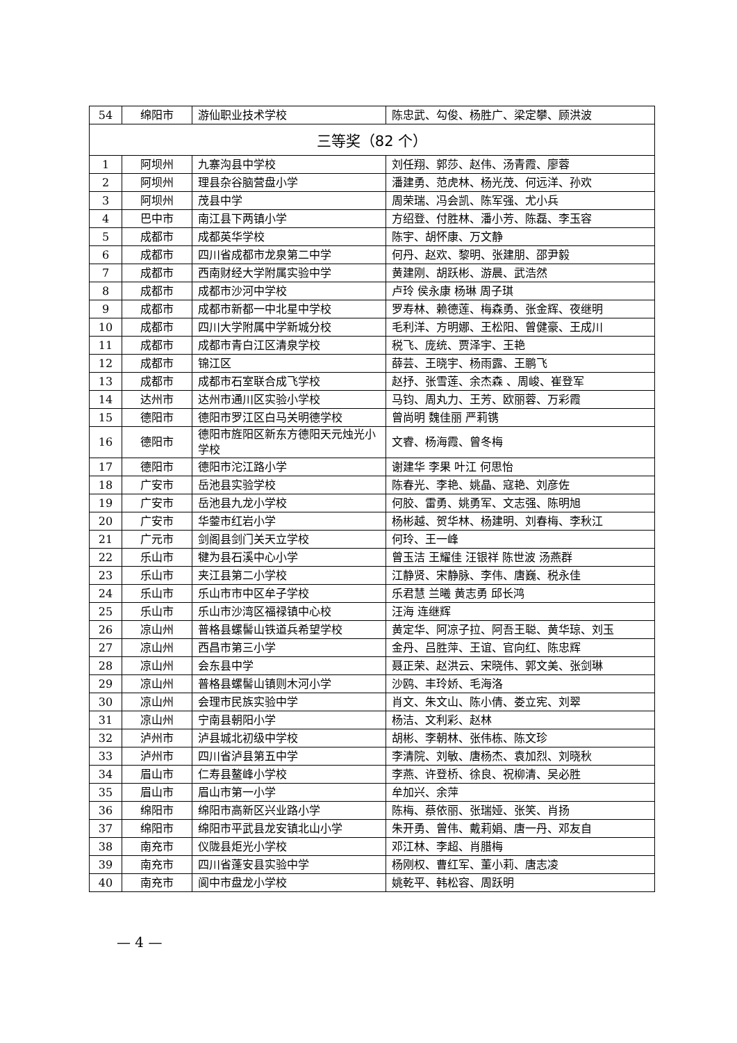| 54 | 绵阳市 | 游仙职业技术学校 | 陈忠武、勾俊、杨胜广、梁定攀、顾洪波 |
| 三等奖（82 个） | | | |
| 1 | 阿坝州 | 九寨沟县中学校 | 刘任翔、郭莎、赵伟、汤青霞、廖蓉 |
| 2 | 阿坝州 | 理县杂谷脑营盘小学 | 潘建勇、范虎林、杨光茂、何远洋、孙欢 |
| 3 | 阿坝州 | 茂县中学 | 周荣瑞、冯会凯、陈军强、尤小兵 |
| 4 | 巴中市 | 南江县下两镇小学 | 方绍登、付胜林、潘小芳、陈磊、李玉容 |
| 5 | 成都市 | 成都英华学校 | 陈宇、胡怀康、万文静 |
| 6 | 成都市 | 四川省成都市龙泉第二中学 | 何丹、赵欢、黎明、张建朋、邵尹毅 |
| 7 | 成都市 | 西南财经大学附属实验中学 | 黄建刚、胡跃彬、游晨、武浩然 |
| 8 | 成都市 | 成都市沙河中学校 | 卢玲 侯永康 杨琳 周子琪 |
| 9 | 成都市 | 成都市新都一中北星中学校 | 罗寿林、赖德莲、梅森勇、张金辉、夜继明 |
| 10 | 成都市 | 四川大学附属中学新城分校 | 毛利洋、方明娜、王松阳、曾健豪、王成川 |
| 11 | 成都市 | 成都市青白江区清泉学校 | 税飞、庞统、贾泽宇、王艳 |
| 12 | 成都市 | 锦江区 | 薛芸、王晓宇、杨雨露、王鹏飞 |
| 13 | 成都市 | 成都市石室联合成飞学校 | 赵抒、张雪莲、余杰森 、周峻、崔登军 |
| 14 | 达州市 | 达州市通川区实验小学校 | 马钧、周丸力、王芳、欧丽蓉、万彩霞 |
| 15 | 德阳市 | 德阳市罗江区白马关明德学校 | 曾尚明 魏佳丽 严莉镌 |
| 16 | 德阳市 | 德阳市旌阳区新东方德阳天元烛光小学校 | 文睿、杨海霞、曾冬梅 |
| 17 | 德阳市 | 德阳市沱江路小学 | 谢建华 李果 叶江 何思怡 |
| 18 | 广安市 | 岳池县实验学校 | 陈春光、李艳、姚晶、寇艳、刘彦佐 |
| 19 | 广安市 | 岳池县九龙小学校 | 何胶、雷勇、姚勇军、文志强、陈明旭 |
| 20 | 广安市 | 华蓥市红岩小学 | 杨彬越、贺华林、杨建明、刘春梅、李秋江 |
| 21 | 广元市 | 剑阁县剑门关天立学校 | 何玲、王一峰 |
| 22 | 乐山市 | 犍为县石溪中心小学 | 曾玉洁 王耀佳 汪银祥 陈世波 汤燕群 |
| 23 | 乐山市 | 夹江县第二小学校 | 江静贤、宋静脉、李伟、唐巍、税永佳 |
| 24 | 乐山市 | 乐山市市中区牟子学校 | 乐君慧 兰曦 黄志勇 邱长鸿 |
| 25 | 乐山市 | 乐山市沙湾区福禄镇中心校 | 汪海 连继辉 |
| 26 | 凉山州 | 普格县螺髻山铁道兵希望学校 | 黄定华、阿凉子拉、阿吾王聪、黄华琼、刘玉 |
| 27 | 凉山州 | 西昌市第三小学 | 金丹、吕胜萍、王谊、官向红、陈忠辉 |
| 28 | 凉山州 | 会东县中学 | 聂正荣、赵洪云、宋晓伟、郭文美、张剑琳 |
| 29 | 凉山州 | 普格县螺髻山镇则木河小学 | 沙鸥、丰玲娇、毛海洛 |
| 30 | 凉山州 | 会理市民族实验中学 | 肖文、朱文山、陈小倩、娄立宪、刘翠 |
| 31 | 凉山州 | 宁南县朝阳小学 | 杨洁、文利彩、赵林 |
| 32 | 泸州市 | 泸县城北初级中学校 | 胡彬、李朝林、张伟栋、陈文珍 |
| 33 | 泸州市 | 四川省泸县第五中学 | 李清院、刘敏、唐杨杰、袁加烈、刘晓秋 |
| 34 | 眉山市 | 仁寿县鳌峰小学校 | 李燕、许登桥、徐良、祝柳清、吴必胜 |
| 35 | 眉山市 | 眉山市第一小学 | 牟加兴、余萍 |
| 36 | 绵阳市 | 绵阳市高新区兴业路小学 | 陈梅、蔡依丽、张瑞娅、张笑、肖扬 |
| 37 | 绵阳市 | 绵阳市平武县龙安镇北山小学 | 朱开勇、曾伟、戴莉娟、唐一丹、邓友自 |
| 38 | 南充市 | 仪陇县炬光小学校 | 邓江林、李超、肖腊梅 |
| 39 | 南充市 | 四川省蓬安县实验中学 | 杨刚权、曹红军、董小莉、唐志凌 |
| 40 | 南充市 | 阆中市盘龙小学校 | 姚乾平、韩松容、周跃明 |
— 4 —